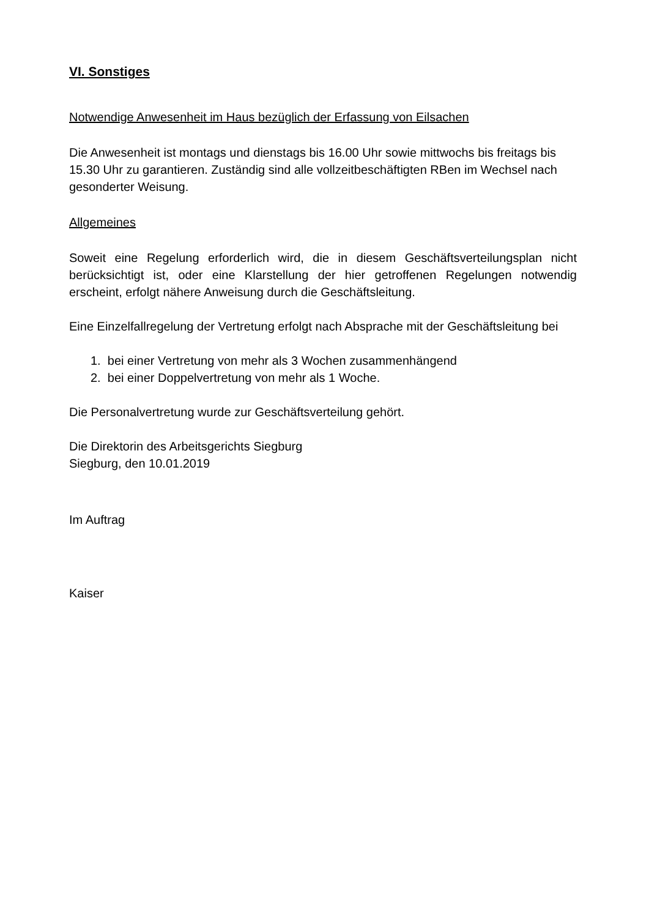VI. Sonstiges
Notwendige Anwesenheit im Haus bezüglich der Erfassung von Eilsachen
Die Anwesenheit ist montags und dienstags bis 16.00 Uhr sowie mittwochs bis freitags bis 15.30 Uhr zu garantieren. Zuständig sind alle vollzeitbeschäftigten RBen im Wechsel nach gesonderter Weisung.
Allgemeines
Soweit eine Regelung erforderlich wird, die in diesem Geschäftsverteilungsplan nicht berücksichtigt ist, oder eine Klarstellung der hier getroffenen Regelungen notwendig erscheint, erfolgt nähere Anweisung durch die Geschäftsleitung.
Eine Einzelfallregelung der Vertretung erfolgt nach Absprache mit der Geschäftsleitung bei
1. bei einer Vertretung von mehr als 3 Wochen zusammenhängend
2. bei einer Doppelvertretung von mehr als 1 Woche.
Die Personalvertretung wurde zur Geschäftsverteilung gehört.
Die Direktorin des Arbeitsgerichts Siegburg
Siegburg, den 10.01.2019
Im Auftrag
Kaiser